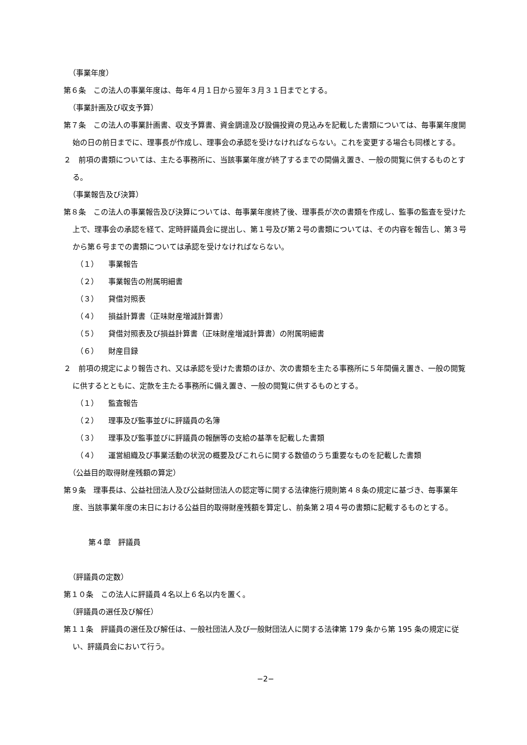（事業年度）
第６条　この法人の事業年度は、毎年４月１日から翌年３月３１日までとする。
（事業計画及び収支予算）
第７条　この法人の事業計画書、収支予算書、資金調達及び設備投資の見込みを記載した書類については、毎事業年度開始の日の前日までに、理事長が作成し、理事会の承認を受けなければならない。これを変更する場合も同様とする。
２　前項の書類については、主たる事務所に、当該事業年度が終了するまでの間備え置き、一般の閲覧に供するものとする。
（事業報告及び決算）
第８条　この法人の事業報告及び決算については、毎事業年度終了後、理事長が次の書類を作成し、監事の監査を受けた上で、理事会の承認を経て、定時評議員会に提出し、第１号及び第２号の書類については、その内容を報告し、第３号から第６号までの書類については承認を受けなければならない。
（１） 事業報告
（２） 事業報告の附属明細書
（３） 貸借対照表
（４） 損益計算書（正味財産増減計算書）
（５） 貸借対照表及び損益計算書（正味財産増減計算書）の附属明細書
（６） 財産目録
２　前項の規定により報告され、又は承認を受けた書類のほか、次の書類を主たる事務所に５年間備え置き、一般の閲覧に供するとともに、定款を主たる事務所に備え置き、一般の閲覧に供するものとする。
（１） 監査報告
（２） 理事及び監事並びに評議員の名簿
（３） 理事及び監事並びに評議員の報酬等の支給の基準を記載した書類
（４） 運営組織及び事業活動の状況の概要及びこれらに関する数値のうち重要なものを記載した書類
（公益目的取得財産残額の算定）
第９条　理事長は、公益社団法人及び公益財団法人の認定等に関する法律施行規則第４８条の規定に基づき、毎事業年度、当該事業年度の末日における公益目的取得財産残額を算定し、前条第２項４号の書類に記載するものとする。
第４章　評議員
（評議員の定数）
第１０条　この法人に評議員４名以上６名以内を置く。
（評議員の選任及び解任）
第１１条　評議員の選任及び解任は、一般社団法人及び一般財団法人に関する法律第 179 条から第 195 条の規定に従い、評議員会において行う。
−2−